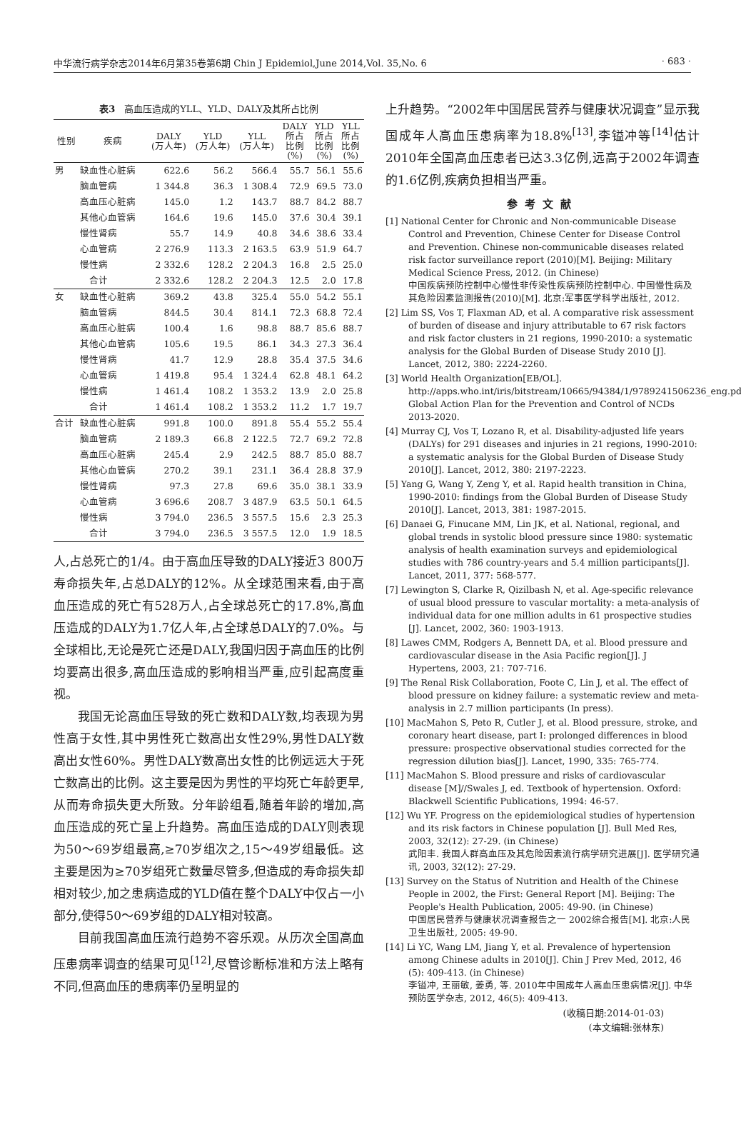中华流行病学杂志2014年6月第35卷第6期 Chin J Epidemiol,June 2014,Vol. 35,No. 6 · 683 ·
表3　高血压造成的YLL、YLD、DALY及其所占比例
| 性别 | 疾病 | DALY (万人年) | YLD (万人年) | YLL (万人年) | DALY 所占 比例 (%) | YLD 所占 比例 (%) | YLL 所占 比例 (%) |
| --- | --- | --- | --- | --- | --- | --- | --- |
| 男 | 缺血性心脏病 | 622.6 | 56.2 | 566.4 | 55.7 | 56.1 | 55.6 |
| | 脑血管病 | 1 344.8 | 36.3 | 1 308.4 | 72.9 | 69.5 | 73.0 |
| | 高血压心脏病 | 145.0 | 1.2 | 143.7 | 88.7 | 84.2 | 88.7 |
| | 其他心血管病 | 164.6 | 19.6 | 145.0 | 37.6 | 30.4 | 39.1 |
| | 慢性肾病 | 55.7 | 14.9 | 40.8 | 34.6 | 38.6 | 33.4 |
| | 心血管病 | 2 276.9 | 113.3 | 2 163.5 | 63.9 | 51.9 | 64.7 |
| | 慢性病 | 2 332.6 | 128.2 | 2 204.3 | 16.8 | 2.5 | 25.0 |
| | 合计 | 2 332.6 | 128.2 | 2 204.3 | 12.5 | 2.0 | 17.8 |
| 女 | 缺血性心脏病 | 369.2 | 43.8 | 325.4 | 55.0 | 54.2 | 55.1 |
| | 脑血管病 | 844.5 | 30.4 | 814.1 | 72.3 | 68.8 | 72.4 |
| | 高血压心脏病 | 100.4 | 1.6 | 98.8 | 88.7 | 85.6 | 88.7 |
| | 其他心血管病 | 105.6 | 19.5 | 86.1 | 34.3 | 27.3 | 36.4 |
| | 慢性肾病 | 41.7 | 12.9 | 28.8 | 35.4 | 37.5 | 34.6 |
| | 心血管病 | 1 419.8 | 95.4 | 1 324.4 | 62.8 | 48.1 | 64.2 |
| | 慢性病 | 1 461.4 | 108.2 | 1 353.2 | 13.9 | 2.0 | 25.8 |
| | 合计 | 1 461.4 | 108.2 | 1 353.2 | 11.2 | 1.7 | 19.7 |
| 合计 | 缺血性心脏病 | 991.8 | 100.0 | 891.8 | 55.4 | 55.2 | 55.4 |
| | 脑血管病 | 2 189.3 | 66.8 | 2 122.5 | 72.7 | 69.2 | 72.8 |
| | 高血压心脏病 | 245.4 | 2.9 | 242.5 | 88.7 | 85.0 | 88.7 |
| | 其他心血管病 | 270.2 | 39.1 | 231.1 | 36.4 | 28.8 | 37.9 |
| | 慢性肾病 | 97.3 | 27.8 | 69.6 | 35.0 | 38.1 | 33.9 |
| | 心血管病 | 3 696.6 | 208.7 | 3 487.9 | 63.5 | 50.1 | 64.5 |
| | 慢性病 | 3 794.0 | 236.5 | 3 557.5 | 15.6 | 2.3 | 25.3 |
| | 合计 | 3 794.0 | 236.5 | 3 557.5 | 12.0 | 1.9 | 18.5 |
人,占总死亡的1/4。由于高血压导致的DALY接近3 800万寿命损失年,占总DALY的12%。从全球范围来看,由于高血压造成的死亡有528万人,占全球总死亡的17.8%,高血压造成的DALY为1.7亿人年,占全球总DALY的7.0%。与全球相比,无论是死亡还是DALY,我国归因于高血压的比例均要高出很多,高血压造成的影响相当严重,应引起高度重视。
我国无论高血压导致的死亡数和DALY数,均表现为男性高于女性,其中男性死亡数高出女性29%,男性DALY数高出女性60%。男性DALY数高出女性的比例远远大于死亡数高出的比例。这主要是因为男性的平均死亡年龄更早,从而寿命损失更大所致。分年龄组看,随着年龄的增加,高血压造成的死亡呈上升趋势。高血压造成的DALY则表现为50～69岁组最高,≥70岁组次之,15～49岁组最低。这主要是因为≥70岁组死亡数量尽管多,但造成的寿命损失却相对较少,加之患病造成的YLD值在整个DALY中仅占一小部分,使得50～69岁组的DALY相对较高。
目前我国高血压流行趋势不容乐观。从历次全国高血压患病率调查的结果可见<sup>[12]</sup>,尽管诊断标准和方法上略有不同,但高血压的患病率仍呈明显的
上升趋势。“2002年中国居民营养与健康状况调查”显示我国成年人高血压患病率为18.8%<sup>[13]</sup>,李镒冲等<sup>[14]</sup>估计2010年全国高血压患者已达3.3亿例,远高于2002年调查的1.6亿例,疾病负担相当严重。
参考文献
[1] National Center for Chronic and Non-communicable Disease Control and Prevention, Chinese Center for Disease Control and Prevention. Chinese non-communicable diseases related risk factor surveillance report (2010)[M]. Beijing: Military Medical Science Press, 2012. (in Chinese)
中国疾病预防控制中心慢性非传染性疾病预防控制中心. 中国慢性病及其危险因素监测报告(2010)[M]. 北京:军事医学科学出版社, 2012.
[2] Lim SS, Vos T, Flaxman AD, et al. A comparative risk assessment of burden of disease and injury attributable to 67 risk factors and risk factor clusters in 21 regions, 1990-2010: a systematic analysis for the Global Burden of Disease Study 2010 [J]. Lancet, 2012, 380: 2224-2260.
[3] World Health Organization[EB/OL]. http://apps.who.int/iris/bitstream/10665/94384/1/9789241506236_eng.pdf, Global Action Plan for the Prevention and Control of NCDs 2013-2020.
[4] Murray CJ, Vos T, Lozano R, et al. Disability-adjusted life years (DALYs) for 291 diseases and injuries in 21 regions, 1990-2010: a systematic analysis for the Global Burden of Disease Study 2010[J]. Lancet, 2012, 380: 2197-2223.
[5] Yang G, Wang Y, Zeng Y, et al. Rapid health transition in China, 1990-2010: findings from the Global Burden of Disease Study 2010[J]. Lancet, 2013, 381: 1987-2015.
[6] Danaei G, Finucane MM, Lin JK, et al. National, regional, and global trends in systolic blood pressure since 1980: systematic analysis of health examination surveys and epidemiological studies with 786 country-years and 5.4 million participants[J]. Lancet, 2011, 377: 568-577.
[7] Lewington S, Clarke R, Qizilbash N, et al. Age-specific relevance of usual blood pressure to vascular mortality: a meta-analysis of individual data for one million adults in 61 prospective studies [J]. Lancet, 2002, 360: 1903-1913.
[8] Lawes CMM, Rodgers A, Bennett DA, et al. Blood pressure and cardiovascular disease in the Asia Pacific region[J]. J Hypertens, 2003, 21: 707-716.
[9] The Renal Risk Collaboration, Foote C, Lin J, et al. The effect of blood pressure on kidney failure: a systematic review and meta-analysis in 2.7 million participants (In press).
[10] MacMahon S, Peto R, Cutler J, et al. Blood pressure, stroke, and coronary heart disease, part Ⅰ: prolonged differences in blood pressure: prospective observational studies corrected for the regression dilution bias[J]. Lancet, 1990, 335: 765-774.
[11] MacMahon S. Blood pressure and risks of cardiovascular disease [M]//Swales J, ed. Textbook of hypertension. Oxford: Blackwell Scientific Publications, 1994: 46-57.
[12] Wu YF. Progress on the epidemiological studies of hypertension and its risk factors in Chinese population [J]. Bull Med Res, 2003, 32(12): 27-29. (in Chinese)
武阳丰. 我国人群高血压及其危险因素流行病学研究进展[J]. 医学研究通讯, 2003, 32(12): 27-29.
[13] Survey on the Status of Nutrition and Health of the Chinese People in 2002, the First: General Report [M]. Beijing: The People's Health Publication, 2005: 49-90. (in Chinese)
中国居民营养与健康状况调查报告之一 2002综合报告[M]. 北京:人民卫生出版社, 2005: 49-90.
[14] Li YC, Wang LM, Jiang Y, et al. Prevalence of hypertension among Chinese adults in 2010[J]. Chin J Prev Med, 2012, 46 (5): 409-413. (in Chinese)
李镒冲, 王丽敏, 姜勇, 等. 2010年中国成年人高血压患病情况[J]. 中华预防医学杂志, 2012, 46(5): 409-413.
(收稿日期:2014-01-03)
(本文编辑:张林东)